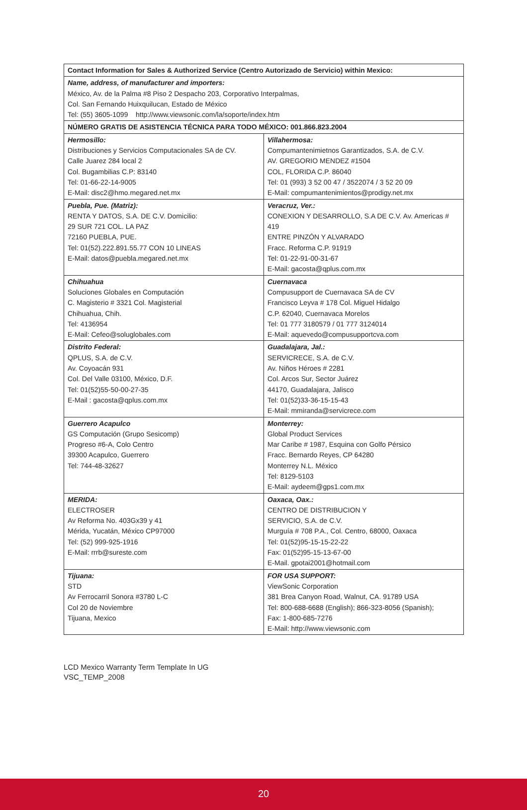| Contact Information for Sales & Authorized Service (Centro Autorizado de Servicio) within Mexico: | |
| --- | --- |
| Name, address, of manufacturer and importers: México, Av. de la Palma #8 Piso 2 Despacho 203, Corporativo Interpalmas, Col. San Fernando Huixquilucan, Estado de México Tel: (55) 3605-1099 http://www.viewsonic.com/la/soporte/index.htm | |
| NÚMERO GRATIS DE ASISTENCIA TÉCNICA PARA TODO MÉXICO: 001.866.823.2004 | |
| Hermosillo: Distribuciones y Servicios Computacionales SA de CV. Calle Juarez 284 local 2 Col. Bugambilias C.P: 83140 Tel: 01-66-22-14-9005 E-Mail: disc2@hmo.megared.net.mx | Villahermosa: Compumantenimietnos Garantizados, S.A. de C.V. AV. GREGORIO MENDEZ #1504 COL, FLORIDA C.P. 86040 Tel: 01 (993) 3 52 00 47 / 3522074 / 3 52 20 09 E-Mail: compumantenimientos@prodigy.net.mx |
| Puebla, Pue. (Matriz): RENTA Y DATOS, S.A. DE C.V. Domicilio: 29 SUR 721 COL. LA PAZ 72160 PUEBLA, PUE. Tel: 01(52).222.891.55.77 CON 10 LINEAS E-Mail: datos@puebla.megared.net.mx | Veracruz, Ver.: CONEXION Y DESARROLLO, S.A DE C.V. Av. Americas # 419 ENTRE PINZÓN Y ALVARADO Fracc. Reforma C.P. 91919 Tel: 01-22-91-00-31-67 E-Mail: gacosta@qplus.com.mx |
| Chihuahua Soluciones Globales en Computación C. Magisterio # 3321 Col. Magisterial Chihuahua, Chih. Tel: 4136954 E-Mail: Cefeo@soluglobales.com | Cuernavaca Compusupport de Cuernavaca SA de CV Francisco Leyva # 178 Col. Miguel Hidalgo C.P. 62040, Cuernavaca Morelos Tel: 01 777 3180579 / 01 777 3124014 E-Mail: aquevedo@compusupportcva.com |
| Distrito Federal: QPLUS, S.A. de C.V. Av. Coyoacán 931 Col. Del Valle 03100, México, D.F. Tel: 01(52)55-50-00-27-35 E-Mail : gacosta@qplus.com.mx | Guadalajara, Jal.: SERVICRECE, S.A. de C.V. Av. Niños Héroes # 2281 Col. Arcos Sur, Sector Juárez 44170, Guadalajara, Jalisco Tel: 01(52)33-36-15-15-43 E-Mail: mmiranda@servicrece.com |
| Guerrero Acapulco GS Computación (Grupo Sesicomp) Progreso #6-A, Colo Centro 39300 Acapulco, Guerrero Tel: 744-48-32627 | Monterrey: Global Product Services Mar Caribe # 1987, Esquina con Golfo Pérsico Fracc. Bernardo Reyes, CP 64280 Monterrey N.L. México Tel: 8129-5103 E-Mail: aydeem@gps1.com.mx |
| MERIDA: ELECTROSER Av Reforma No. 403Gx39 y 41 Mérida, Yucatán, México CP97000 Tel: (52) 999-925-1916 E-Mail: rrrb@sureste.com | Oaxaca, Oax.: CENTRO DE DISTRIBUCION Y SERVICIO, S.A. de C.V. Murguía # 708 P.A., Col. Centro, 68000, Oaxaca Tel: 01(52)95-15-15-22-22 Fax: 01(52)95-15-13-67-00 E-Mail. gpotai2001@hotmail.com |
| Tijuana: STD Av Ferrocarril Sonora #3780 L-C Col 20 de Noviembre Tijuana, Mexico | FOR USA SUPPORT: ViewSonic Corporation 381 Brea Canyon Road, Walnut, CA. 91789 USA Tel: 800-688-6688 (English); 866-323-8056 (Spanish); Fax: 1-800-685-7276 E-Mail: http://www.viewsonic.com |
LCD Mexico Warranty Term Template In UG
VSC_TEMP_2008
20